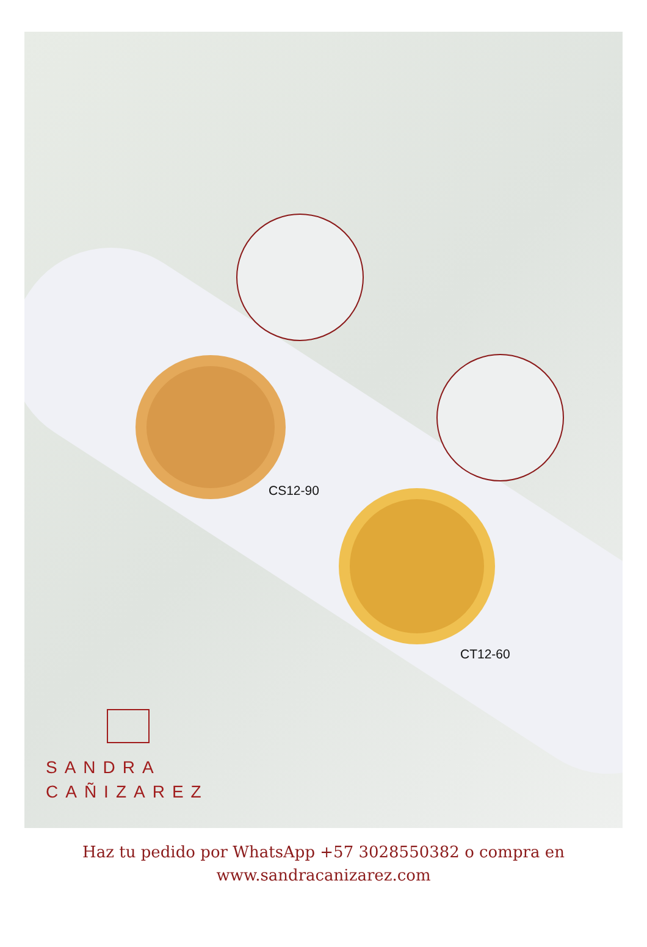CS12-90
CT12-60
SANDRA
CAÑIZAREZ
Haz tu pedido por WhatsApp +57 3028550382 o compra en
www.sandracanizarez.com